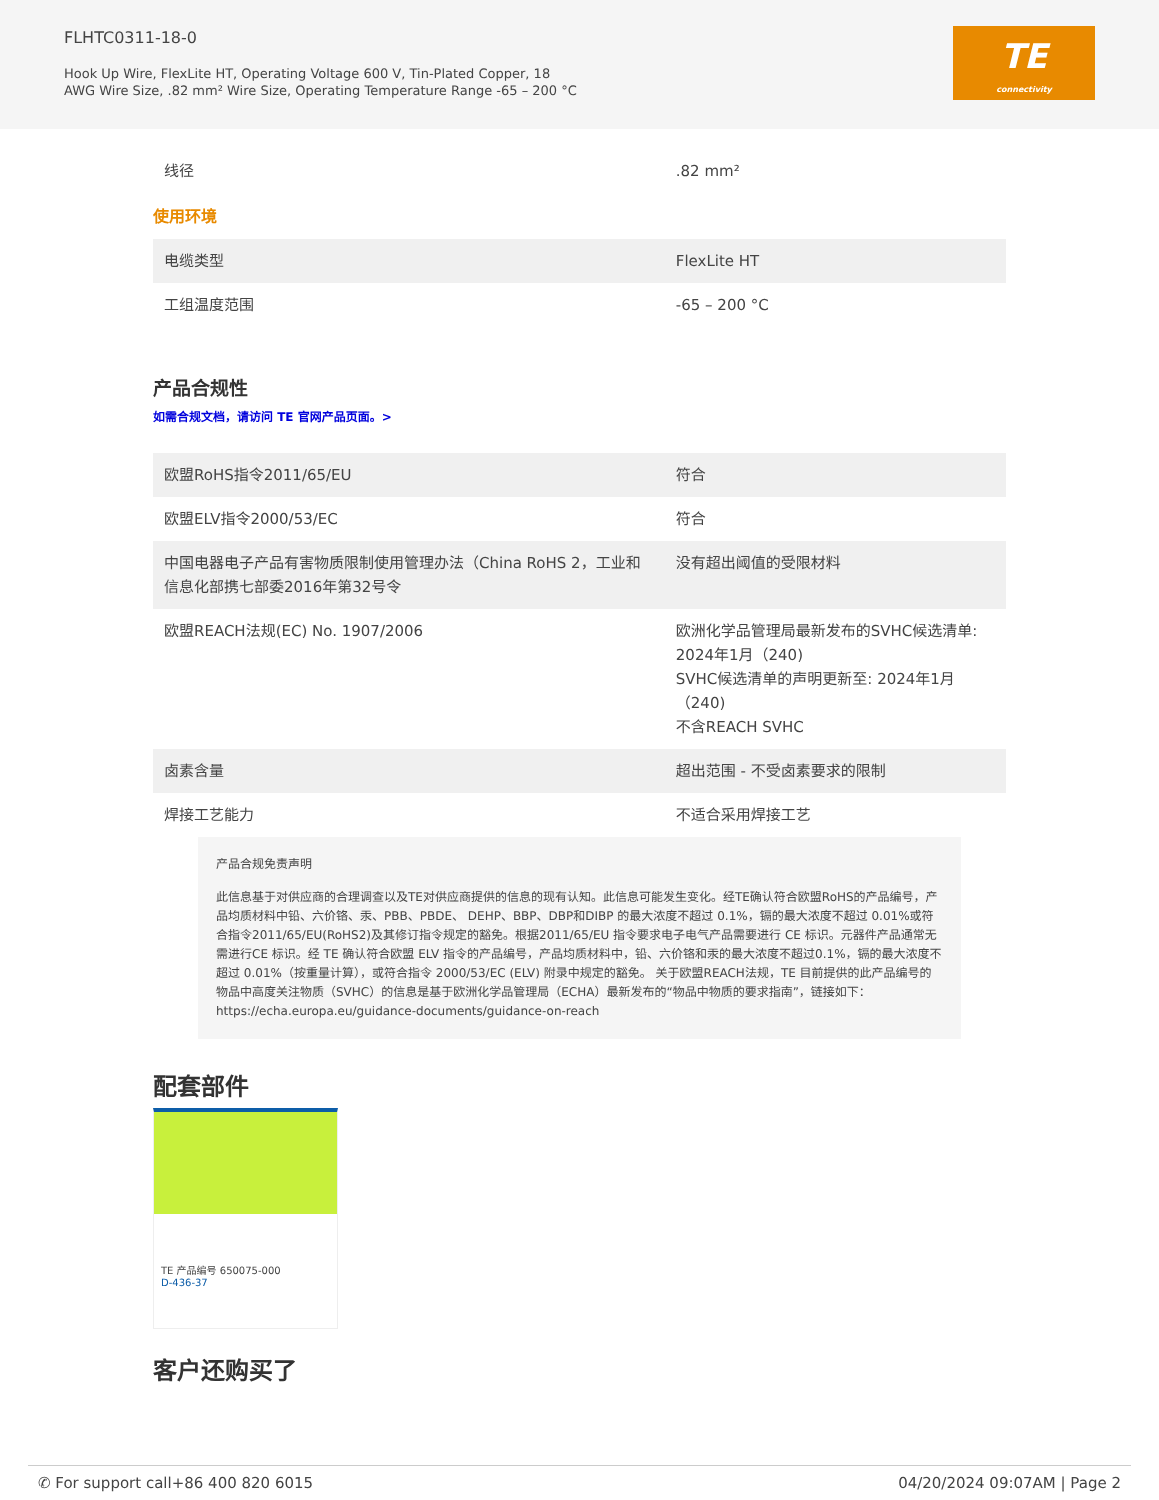FLHTC0311-18-0
Hook Up Wire, FlexLite HT, Operating Voltage 600 V, Tin-Plated Copper, 18 AWG Wire Size, .82 mm² Wire Size, Operating Temperature Range -65 – 200 °C
TE
connectivity
| 线径 | .82 mm² |
使用环境
| 电缆类型 | FlexLite HT |
| 工组温度范围 | -65 – 200 °C |
产品合规性
如需合规文档，请访问 TE 官网产品页面。>
| 欧盟RoHS指令2011/65/EU | 符合 |
| 欧盟ELV指令2000/53/EC | 符合 |
| 中国电器电子产品有害物质限制使用管理办法（China RoHS 2，工业和信息化部携七部委2016年第32号令 | 没有超出阈值的受限材料 |
| 欧盟REACH法规(EC) No. 1907/2006 | 欧洲化学品管理局最新发布的SVHC候选清单: 2024年1月（240) SVHC候选清单的声明更新至: 2024年1月（240) 不含REACH SVHC |
| 卤素含量 | 超出范围 - 不受卤素要求的限制 |
| 焊接工艺能力 | 不适合采用焊接工艺 |
产品合规免责声明
此信息基于对供应商的合理调查以及TE对供应商提供的信息的现有认知。此信息可能发生变化。经TE确认符合欧盟RoHS的产品编号，产品均质材料中铅、六价铬、汞、PBB、PBDE、 DEHP、BBP、DBP和DIBP 的最大浓度不超过 0.1%，镉的最大浓度不超过 0.01%或符合指令2011/65/EU(RoHS2)及其修订指令规定的豁免。根据2011/65/EU 指令要求电子电气产品需要进行 CE 标识。元器件产品通常无需进行CE 标识。经 TE 确认符合欧盟 ELV 指令的产品编号，产品均质材料中，铅、六价铬和汞的最大浓度不超过0.1%，镉的最大浓度不超过 0.01%（按重量计算），或符合指令 2000/53/EC (ELV) 附录中规定的豁免。 关于欧盟REACH法规，TE 目前提供的此产品编号的物品中高度关注物质（SVHC）的信息是基于欧洲化学品管理局（ECHA）最新发布的“物品中物质的要求指南”，链接如下：https://echa.europa.eu/guidance-documents/guidance-on-reach
配套部件
TE 产品编号 650075-000
D-436-37
客户还购买了
✆ For support call+86 400 820 6015 04/20/2024 09:07AM | Page 2